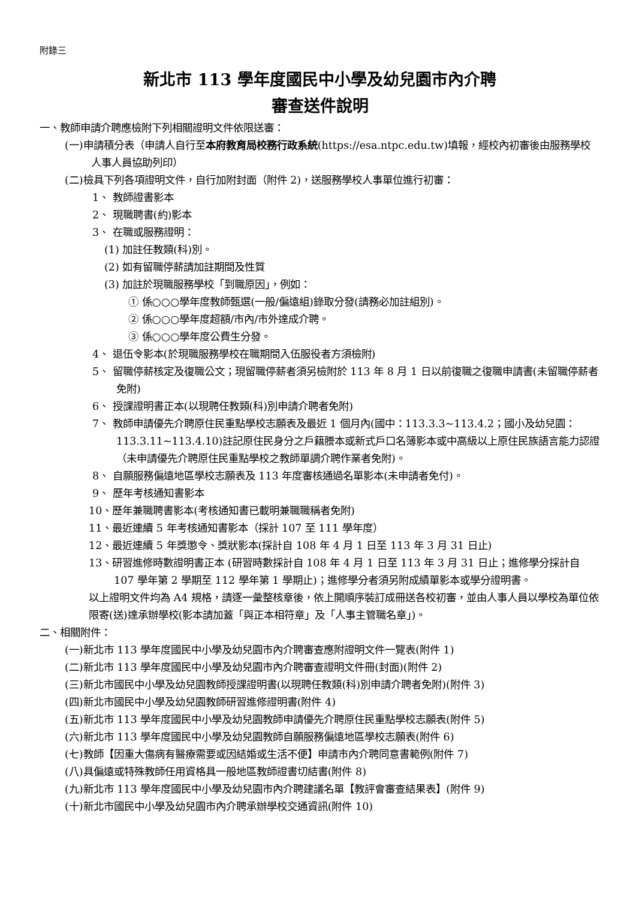附錄三
新北市 113 學年度國民中小學及幼兒園市內介聘
審查送件說明
一、教師申請介聘應檢附下列相關證明文件依限送審：
(一)申請積分表（申請人自行至本府教育局校務行政系統(https://esa.ntpc.edu.tw)填報，經校內初審後由服務學校人事人員協助列印）
(二)檢具下列各項證明文件，自行加附封面（附件 2)，送服務學校人事單位進行初審：
1、 教師證書影本
2、 現職聘書(約)影本
3、 在職或服務證明：
(1) 加註任教類(科)別。
(2) 如有留職停薪請加註期間及性質
(3) 加註於現職服務學校「到職原因」，例如：
① 係○○○學年度教師甄選(一般/偏遠組)錄取分發(請務必加註組別)。
② 係○○○學年度超額/市內/市外達成介聘。
③ 係○○○學年度公費生分發。
4、 退伍令影本(於現職服務學校在職期間入伍服役者方須檢附)
5、 留職停薪核定及復職公文；現留職停薪者須另檢附於 113 年 8 月 1 日以前復職之復職申請書(未留職停薪者免附)
6、 授課證明書正本(以現聘任教類(科)別申請介聘者免附)
7、 教師申請優先介聘原住民重點學校志願表及最近 1 個月內(國中：113.3.3~113.4.2；國小及幼兒園：113.3.11~113.4.10)註記原住民身分之戶籍謄本或新式戶口名簿影本或中高級以上原住民族語言能力認證（未申請優先介聘原住民重點學校之教師單調介聘作業者免附)。
8、 自願服務偏遠地區學校志願表及 113 年度審核通過名單影本(未申請者免付)。
9、 歷年考核通知書影本
10、歷年兼職聘書影本(考核通知書已載明兼職職稱者免附)
11、最近連續 5 年考核通知書影本（採計 107 至 111 學年度）
12、最近連續 5 年獎懲令、獎狀影本(採計自 108 年 4 月 1 日至 113 年 3 月 31 日止)
13、研習進修時數證明書正本 (研習時數採計自 108 年 4 月 1 日至 113 年 3 月 31 日止；進修學分採計自 107 學年第 2 學期至 112 學年第 1 學期止)；進修學分者須另附成績單影本或學分證明書。
以上證明文件均為 A4 規格，請逐一彙整核章後，依上開順序裝訂成冊送各校初審，並由人事人員以學校為單位依限寄(送)達承辦學校(影本請加蓋「與正本相符章」及「人事主管職名章」)。
二、相關附件：
(一)新北市 113 學年度國民中小學及幼兒園市內介聘審查應附證明文件一覽表(附件 1)
(二)新北市 113 學年度國民中小學及幼兒園市內介聘審查證明文件冊(封面)(附件 2)
(三)新北市國民中小學及幼兒園教師授課證明書(以現聘任教類(科)別申請介聘者免附)(附件 3)
(四)新北市國民中小學及幼兒園教師研習進修證明書(附件 4)
(五)新北市 113 學年度國民中小學及幼兒園教師申請優先介聘原住民重點學校志願表(附件 5)
(六)新北市 113 學年度國民中小學及幼兒園教師自願服務偏遠地區學校志願表(附件 6)
(七)教師【因重大傷病有醫療需要或因結婚或生活不便】申請市內介聘同意書範例(附件 7)
(八)具偏遠或特殊教師任用資格具一般地區教師證書切結書(附件 8)
(九)新北市 113 學年度國民中小學及幼兒園市內介聘建議名單【教評會審查結果表】(附件 9)
(十)新北市國民中小學及幼兒園市內介聘承辦學校交通資訊(附件 10)